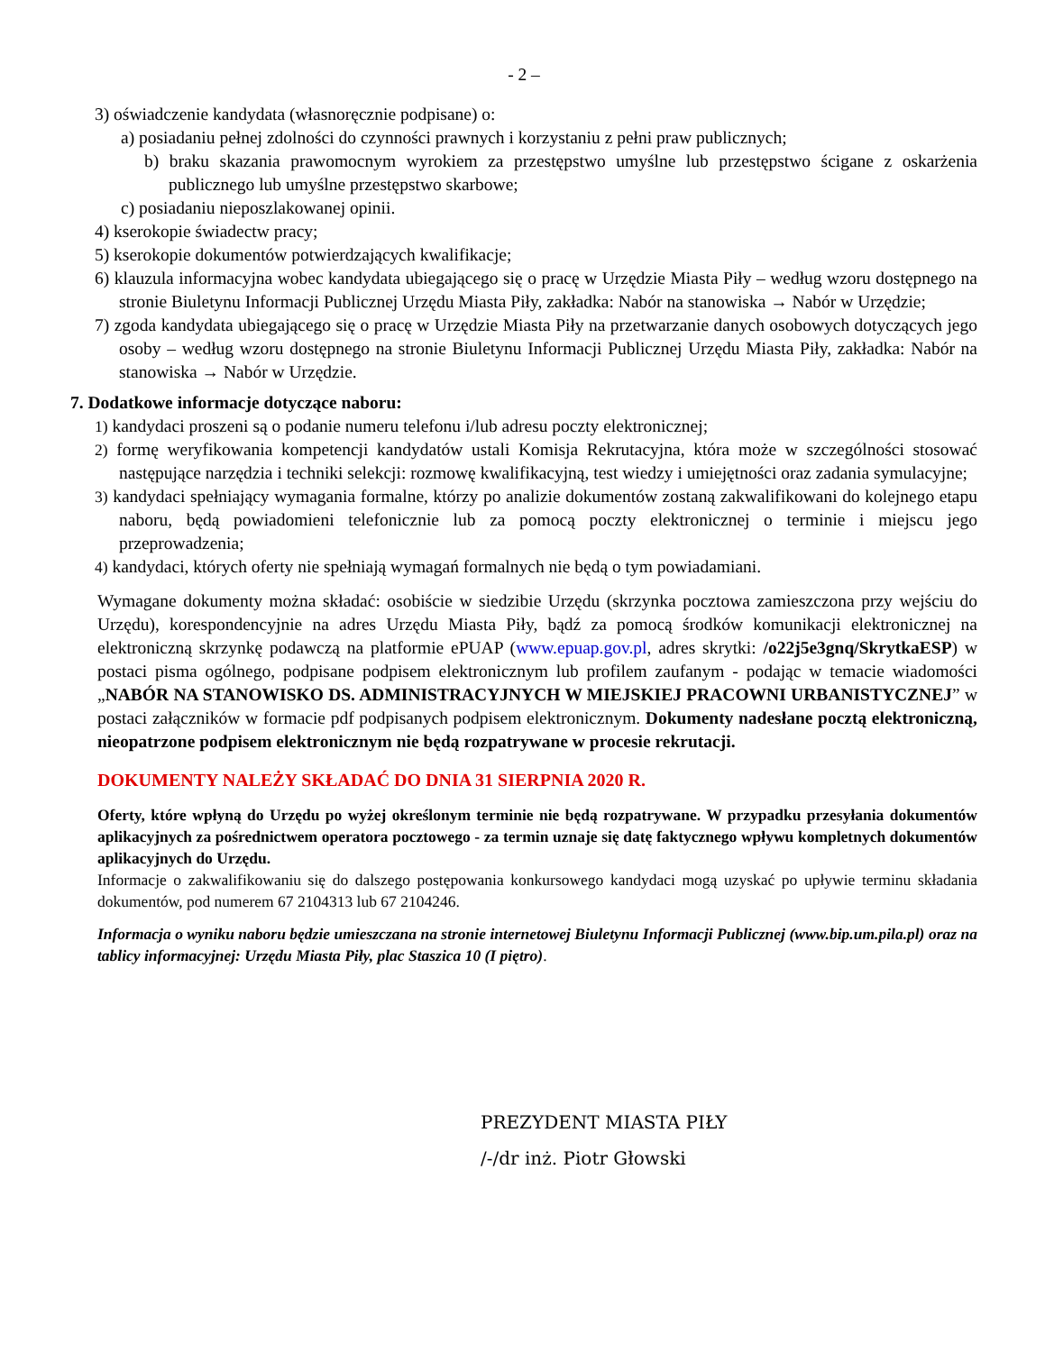- 2 –
3) oświadczenie kandydata (własnoręcznie podpisane) o:
a) posiadaniu pełnej zdolności do czynności prawnych i korzystaniu z pełni praw publicznych;
b) braku skazania prawomocnym wyrokiem za przestępstwo umyślne lub przestępstwo ścigane z oskarżenia publicznego lub umyślne przestępstwo skarbowe;
c) posiadaniu nieposzlakowanej opinii.
4) kserokopie świadectw pracy;
5) kserokopie dokumentów potwierdzających kwalifikacje;
6) klauzula informacyjna wobec kandydata ubiegającego się o pracę w Urzędzie Miasta Piły – według wzoru dostępnego na stronie Biuletynu Informacji Publicznej Urzędu Miasta Piły, zakładka: Nabór na stanowiska → Nabór w Urzędzie;
7) zgoda kandydata ubiegającego się o pracę w Urzędzie Miasta Piły na przetwarzanie danych osobowych dotyczących jego osoby – według wzoru dostępnego na stronie Biuletynu Informacji Publicznej Urzędu Miasta Piły, zakładka: Nabór na stanowiska → Nabór w Urzędzie.
7. Dodatkowe informacje dotyczące naboru:
1) kandydaci proszeni są o podanie numeru telefonu i/lub adresu poczty elektronicznej;
2) formę weryfikowania kompetencji kandydatów ustali Komisja Rekrutacyjna, która może w szczególności stosować następujące narzędzia i techniki selekcji: rozmowę kwalifikacyjną, test wiedzy i umiejętności oraz zadania symulacyjne;
3) kandydaci spełniający wymagania formalne, którzy po analizie dokumentów zostaną zakwalifikowani do kolejnego etapu naboru, będą powiadomieni telefonicznie lub za pomocą poczty elektronicznej o terminie i miejscu jego przeprowadzenia;
4) kandydaci, których oferty nie spełniają wymagań formalnych nie będą o tym powiadamiani.
Wymagane dokumenty można składać: osobiście w siedzibie Urzędu (skrzynka pocztowa zamieszczona przy wejściu do Urzędu), korespondencyjnie na adres Urzędu Miasta Piły, bądź za pomocą środków komunikacji elektronicznej na elektroniczną skrzynkę podawczą na platformie ePUAP (www.epuap.gov.pl, adres skrytki: /o22j5e3gnq/SkrytkaESP) w postaci pisma ogólnego, podpisane podpisem elektronicznym lub profilem zaufanym - podając w temacie wiadomości „NABÓR NA STANOWISKO DS. ADMINISTRACYJNYCH W MIEJSKIEJ PRACOWNI URBANISTYCZNEJ” w postaci załączników w formacie pdf podpisanych podpisem elektronicznym. Dokumenty nadesłane pocztą elektroniczną, nieopatrzone podpisem elektronicznym nie będą rozpatrywane w procesie rekrutacji.
DOKUMENTY NALEŻY SKŁADAĆ DO DNIA 31 SIERPNIA 2020 R.
Oferty, które wpłyną do Urzędu po wyżej określonym terminie nie będą rozpatrywane. W przypadku przesyłania dokumentów aplikacyjnych za pośrednictwem operatora pocztowego - za termin uznaje się datę faktycznego wpływu kompletnych dokumentów aplikacyjnych do Urzędu.
Informacje o zakwalifikowaniu się do dalszego postępowania konkursowego kandydaci mogą uzyskać po upływie terminu składania dokumentów, pod numerem 67 2104313 lub 67 2104246.
Informacja o wyniku naboru będzie umieszczana na stronie internetowej Biuletynu Informacji Publicznej (www.bip.um.pila.pl) oraz na tablicy informacyjnej: Urzędu Miasta Piły, plac Staszica 10 (I piętro).
PREZYDENT MIASTA PIŁY
/-/dr inż. Piotr Głowski